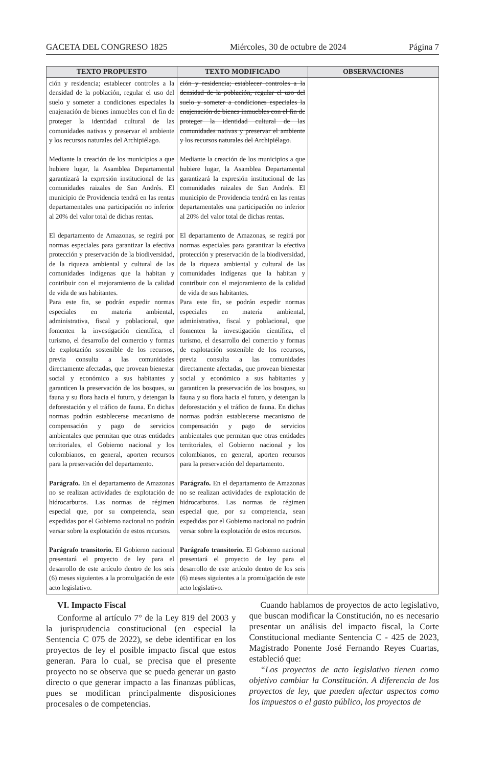GACETA DEL CONGRESO 1825 Miércoles, 30 de octubre de 2024 Página 7
| TEXTO PROPUESTO | TEXTO MODIFICADO | OBSERVACIONES |
| --- | --- | --- |
| ción y residencia; establecer controles a la densidad de la población, regular el uso del suelo y someter a condiciones especiales la enajenación de bienes inmuebles con el fin de proteger la identidad cultural de las comunidades nativas y preservar el ambiente y los recursos naturales del Archipiélago. Mediante la creación de los municipios a que hubiere lugar, la Asamblea Departamental garantizará la expresión institucional de las comunidades raizales de San Andrés. El municipio de Providencia tendrá en las rentas departamentales una participación no inferior al 20% del valor total de dichas rentas. El departamento de Amazonas, se regirá por normas especiales para garantizar la efectiva protección y preservación de la biodiversidad, de la riqueza ambiental y cultural de las comunidades indígenas que la habitan y contribuir con el mejoramiento de la calidad de vida de sus habitantes. Para este fin, se podrán expedir normas especiales en materia ambiental, administrativa, fiscal y poblacional, que fomenten la investigación científica, el turismo, el desarrollo del comercio y formas de explotación sostenible de los recursos, previa consulta a las comunidades directamente afectadas, que provean bienestar social y económico a sus habitantes y garanticen la preservación de los bosques, su fauna y su flora hacia el futuro, y detengan la deforestación y el tráfico de fauna. En dichas normas podrán establecerse mecanismo de compensación y pago de servicios ambientales que permitan que otras entidades territoriales, el Gobierno nacional y los colombianos, en general, aporten recursos para la preservación del departamento. Parágrafo. En el departamento de Amazonas no se realizan actividades de explotación de hidrocarburos. Las normas de régimen especial que, por su competencia, sean expedidas por el Gobierno nacional no podrán versar sobre la explotación de estos recursos. Parágrafo transitorio. El Gobierno nacional presentará el proyecto de ley para el desarrollo de este artículo dentro de los seis (6) meses siguientes a la promulgación de este acto legislativo. | ción y residencia; establecer controles a la densidad de la población, regular el uso del suelo y someter a condiciones especiales la enajenación de bienes inmuebles con el fin de proteger la identidad cultural de las comunidades nativas y preservar el ambiente y los recursos naturales del Archipiélago. Mediante la creación de los municipios a que hubiere lugar, la Asamblea Departamental garantizará la expresión institucional de las comunidades raizales de San Andrés. El municipio de Providencia tendrá en las rentas departamentales una participación no inferior al 20% del valor total de dichas rentas. El departamento de Amazonas, se regirá por normas especiales para garantizar la efectiva protección y preservación de la biodiversidad, de la riqueza ambiental y cultural de las comunidades indígenas que la habitan y contribuir con el mejoramiento de la calidad de vida de sus habitantes. Para este fin, se podrán expedir normas especiales en materia ambiental, administrativa, fiscal y poblacional, que fomenten la investigación científica, el turismo, el desarrollo del comercio y formas de explotación sostenible de los recursos, previa consulta a las comunidades directamente afectadas, que provean bienestar social y económico a sus habitantes y garanticen la preservación de los bosques, su fauna y su flora hacia el futuro, y detengan la deforestación y el tráfico de fauna. En dichas normas podrán establecerse mecanismo de compensación y pago de servicios ambientales que permitan que otras entidades territoriales, el Gobierno nacional y los colombianos, en general, aporten recursos para la preservación del departamento. Parágrafo. En el departamento de Amazonas no se realizan actividades de explotación de hidrocarburos. Las normas de régimen especial que, por su competencia, sean expedidas por el Gobierno nacional no podrán versar sobre la explotación de estos recursos. Parágrafo transitorio. El Gobierno nacional presentará el proyecto de ley para el desarrollo de este artículo dentro de los seis (6) meses siguientes a la promulgación de este acto legislativo. | |
VI. Impacto Fiscal
Conforme al artículo 7° de la Ley 819 del 2003 y la jurisprudencia constitucional (en especial la Sentencia C 075 de 2022), se debe identificar en los proyectos de ley el posible impacto fiscal que estos generan. Para lo cual, se precisa que el presente proyecto no se observa que se pueda generar un gasto directo o que generar impacto a las finanzas públicas, pues se modifican principalmente disposiciones procesales o de competencias.
Cuando hablamos de proyectos de acto legislativo, que buscan modificar la Constitución, no es necesario presentar un análisis del impacto fiscal, la Corte Constitucional mediante Sentencia C - 425 de 2023, Magistrado Ponente José Fernando Reyes Cuartas, estableció que:
“Los proyectos de acto legislativo tienen como objetivo cambiar la Constitución. A diferencia de los proyectos de ley, que pueden afectar aspectos como los impuestos o el gasto público, los proyectos de